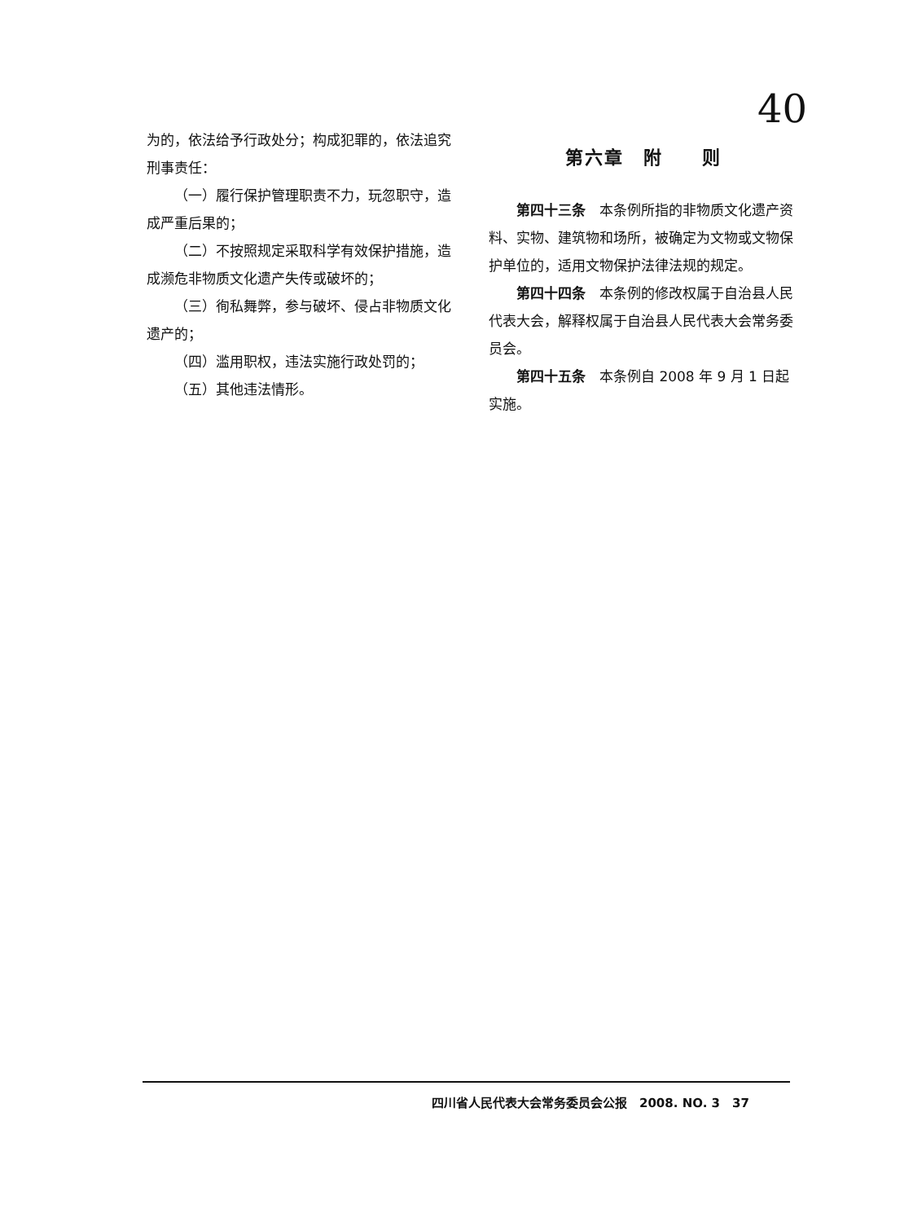40
为的，依法给予行政处分；构成犯罪的，依法追究刑事责任：
（一）履行保护管理职责不力，玩忽职守，造成严重后果的；
（二）不按照规定采取科学有效保护措施，造成濒危非物质文化遗产失传或破坏的；
（三）徇私舞弊，参与破坏、侵占非物质文化遗产的；
（四）滥用职权，违法实施行政处罚的；
（五）其他违法情形。
第六章　附　　则
第四十三条　本条例所指的非物质文化遗产资料、实物、建筑物和场所，被确定为文物或文物保护单位的，适用文物保护法律法规的规定。
第四十四条　本条例的修改权属于自治县人民代表大会，解释权属于自治县人民代表大会常务委员会。
第四十五条　本条例自 2008 年 9 月 1 日起实施。
四川省人民代表大会常务委员会公报　2008. NO. 3　37